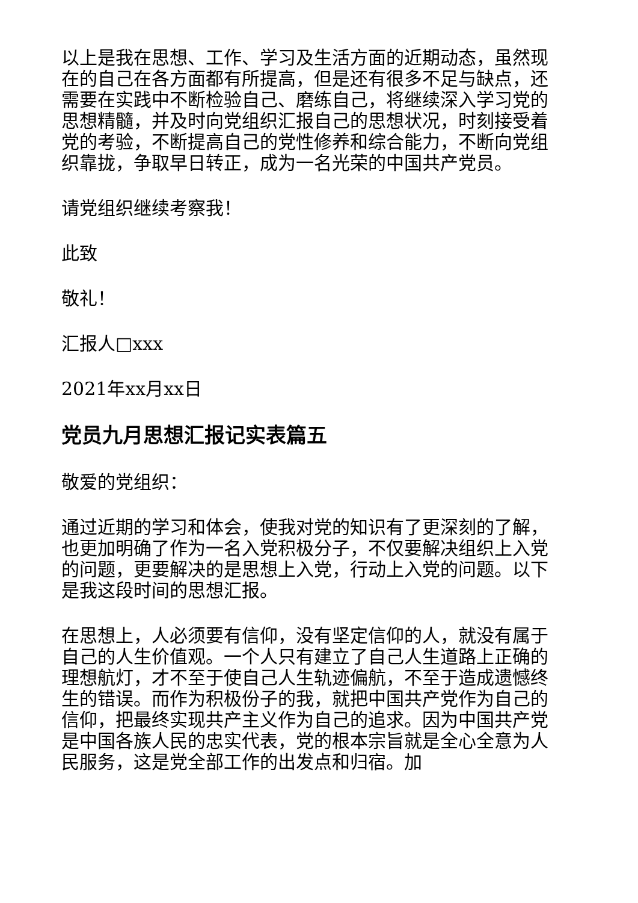以上是我在思想、工作、学习及生活方面的近期动态，虽然现在的自己在各方面都有所提高，但是还有很多不足与缺点，还需要在实践中不断检验自己、磨练自己，将继续深入学习党的思想精髓，并及时向党组织汇报自己的思想状况，时刻接受着党的考验，不断提高自己的党性修养和综合能力，不断向党组织靠拢，争取早日转正，成为一名光荣的中国共产党员。
请党组织继续考察我！
此致
敬礼！
汇报人□xxx
2021年xx月xx日
党员九月思想汇报记实表篇五
敬爱的党组织：
通过近期的学习和体会，使我对党的知识有了更深刻的了解，也更加明确了作为一名入党积极分子，不仅要解决组织上入党的问题，更要解决的是思想上入党，行动上入党的问题。以下是我这段时间的思想汇报。
在思想上，人必须要有信仰，没有坚定信仰的人，就没有属于自己的人生价值观。一个人只有建立了自己人生道路上正确的理想航灯，才不至于使自己人生轨迹偏航，不至于造成遗憾终生的错误。而作为积极份子的我，就把中国共产党作为自己的信仰，把最终实现共产主义作为自己的追求。因为中国共产党是中国各族人民的忠实代表，党的根本宗旨就是全心全意为人民服务，这是党全部工作的出发点和归宿。加